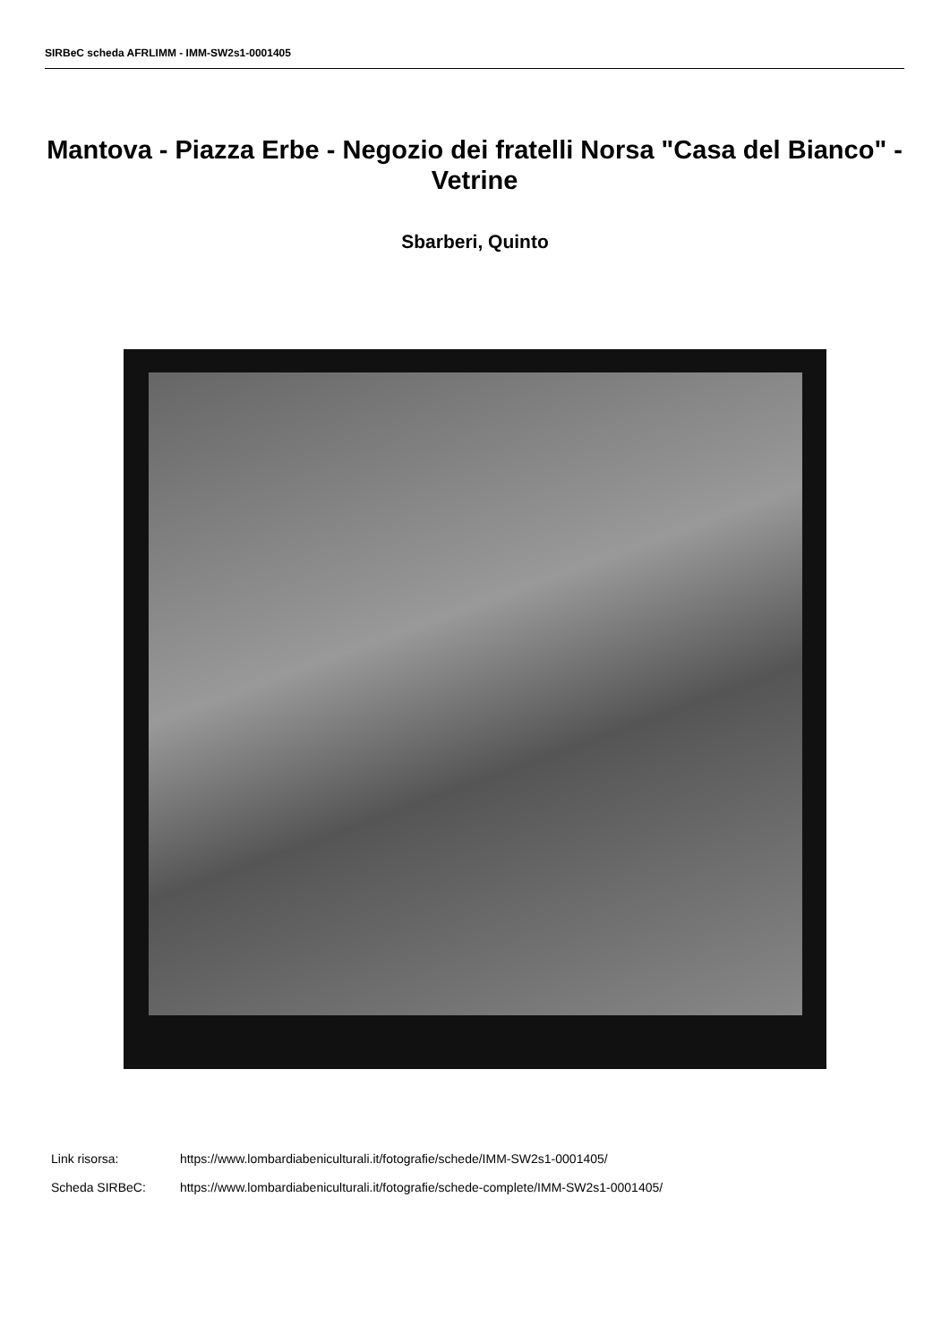SIRBeC scheda AFRLIMM - IMM-SW2s1-0001405
Mantova - Piazza Erbe - Negozio dei fratelli Norsa "Casa del Bianco" - Vetrine
Sbarberi, Quinto
Link risorsa: https://www.lombardiabeniculturali.it/fotografie/schede/IMM-SW2s1-0001405/
Scheda SIRBeC: https://www.lombardiabeniculturali.it/fotografie/schede-complete/IMM-SW2s1-0001405/